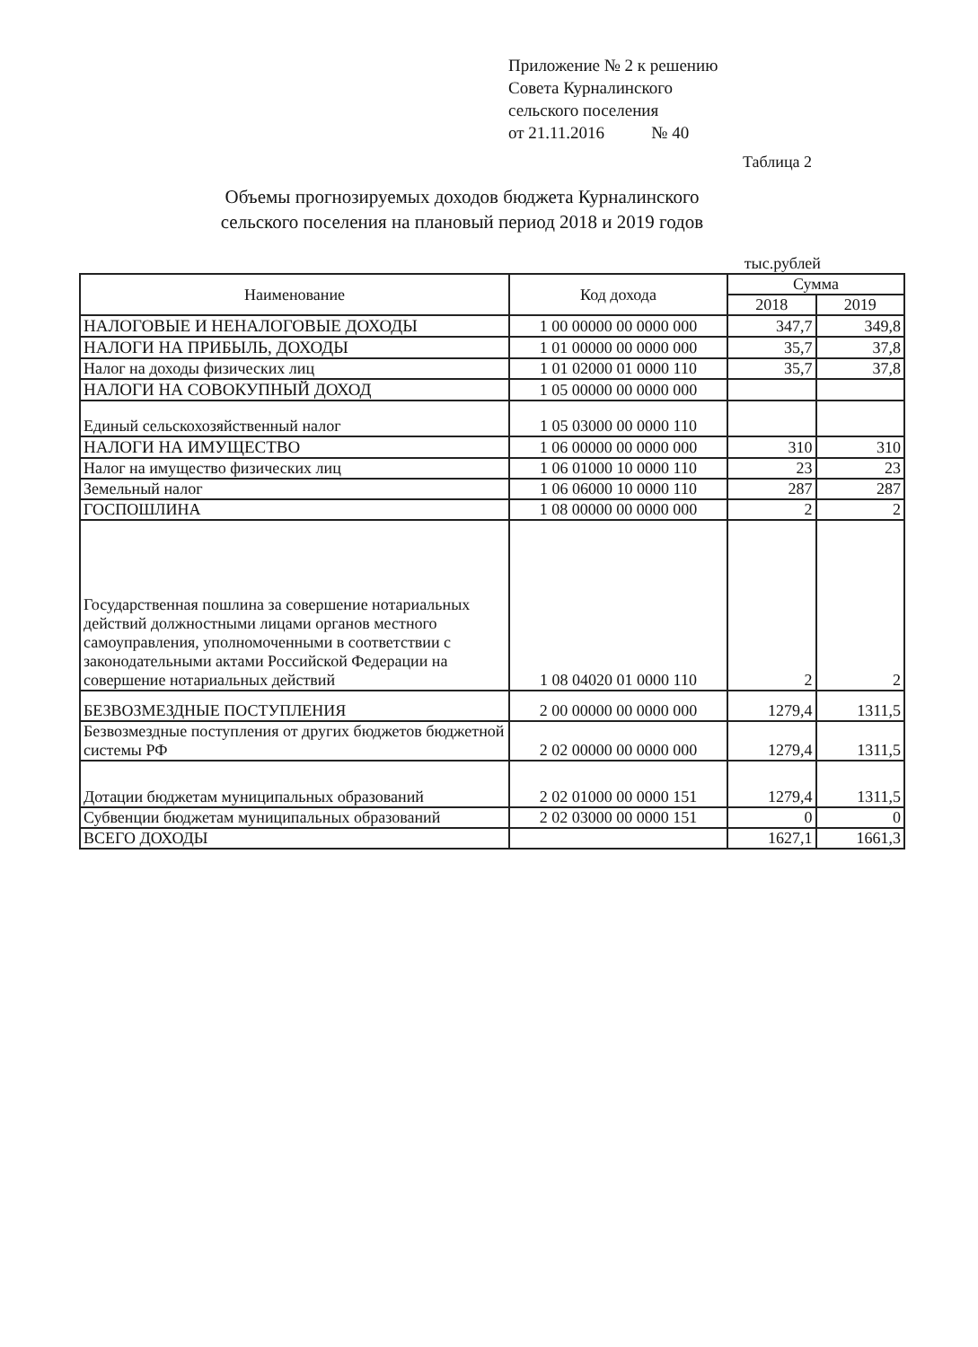Приложение № 2 к решению
Совета Курналинского
сельского поселения
от 21.11.2016 № 40
Таблица 2
Объемы прогнозируемых доходов бюджета Курналинского
сельского поселения на плановый период 2018 и 2019 годов
тыс.рублей
| Наименование | Код дохода | Сумма | |
| --- | --- | --- | --- |
| | | 2018 | 2019 |
| НАЛОГОВЫЕ И НЕНАЛОГОВЫЕ ДОХОДЫ | 1 00 00000 00 0000 000 | 347,7 | 349,8 |
| НАЛОГИ НА ПРИБЫЛЬ, ДОХОДЫ | 1 01 00000 00 0000 000 | 35,7 | 37,8 |
| Налог на доходы физических лиц | 1 01 02000 01 0000 110 | 35,7 | 37,8 |
| НАЛОГИ НА СОВОКУПНЫЙ ДОХОД | 1 05 00000 00 0000 000 | | |
| Единый сельскохозяйственный налог | 1 05 03000 00 0000 110 | | |
| НАЛОГИ НА ИМУЩЕСТВО | 1 06 00000 00 0000 000 | 310 | 310 |
| Налог на имущество физических лиц | 1 06 01000 10 0000 110 | 23 | 23 |
| Земельный налог | 1 06 06000 10 0000 110 | 287 | 287 |
| ГОСПОШЛИНА | 1 08 00000 00 0000 000 | 2 | 2 |
| Государственная пошлина за совершение нотариальных действий должностными лицами органов местного самоуправления, уполномоченными в соответствии с законодательными актами Российской Федерации на совершение нотариальных действий | 1 08 04020 01 0000 110 | 2 | 2 |
| БЕЗВОЗМЕЗДНЫЕ ПОСТУПЛЕНИЯ | 2 00 00000 00 0000 000 | 1279,4 | 1311,5 |
| Безвозмездные поступления от других бюджетов бюджетной системы РФ | 2 02 00000 00 0000 000 | 1279,4 | 1311,5 |
| Дотации бюджетам муниципальных образований | 2 02 01000 00 0000 151 | 1279,4 | 1311,5 |
| Субвенции бюджетам муниципальных образований | 2 02 03000 00 0000 151 | 0 | 0 |
| ВСЕГО ДОХОДЫ | | 1627,1 | 1661,3 |